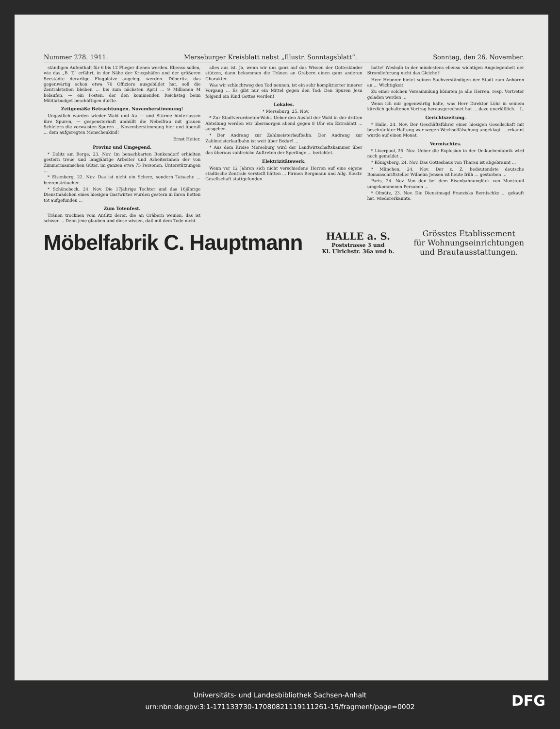Nummer 278. 1911. Merseburger Kreisblatt nebst „Illustr. Sonntagsblatt“. Sonntag, den 26. November.
ständigen Aufenthalt für 6 bis 12 Flieger dienen werden. Ebenso sollen, wie das „B. T.“ erfährt, in der Nähe der Kriegshäfen und der größeren Seestädte derartige Flugplätze angelegt werden. Döberitz, das gegenwärtig schon etwa 70 Offiziere ausgebildet hat, soll die Zentralstation bleiben ... bis zum nächsten April ... 9 Millionen M belaufen, — ein Posten, der den kommenden Reichstag beim Militärbudget beschäftigen dürfte.
Zeitgemäße Betrachtungen. Novemberstimmung!
Ungastlich wurden wieder Wald und Au — und Stürme hinterlassen ihre Spuren, — gespensterhaft umhüllt die Nebelfrau mit grauen Schleiern die verwaisten Spuren ... Novemberstimmung hier und überall ... dem aufgeregten Menschenkind!
Ernst Heiter.
Provinz und Umgegend.
* Delitz am Berge, 23. Nov. Im benachbarten Benkendorf erhielten gestern treue und langjährige Arbeiter und Arbeiterinnen der von Zimmermannschen Güter, im ganzen etwa 75 Personen, Unterstützungen ...
* Eisenberg, 22. Nov. Das ist nicht ein Scherz, sondern Tatsache ... beerensträucher.
* Schönebeck, 24. Nov. Die 17jährige Tochter und das 16jährige Dienstmädchen eines hiesigen Gastwirtes wurden gestern in ihren Betten tot aufgefunden ...
Zum Totenfest.
Tränen trocknen vom Antlitz derer, die an Gräbern weinen, das ist schwer ... Denn jene glauben und diese wissen, daß mit dem Tode nicht
alles aus ist. Ja, wenn wir uns ganz auf das Wissen der Gotteskinder stützen, dann bekommen die Tränen an Gräbern einen ganz anderen Charakter.
Was wir schlechtweg den Tod nennen, ist ein sehr komplizierter innerer Vorgang ... Es gibt nur ein Mittel gegen den Tod: Den Spuren Jesu folgend ein Kind Gottes werden!
Lokales.
* Merseburg, 25. Nov.
* Zur Stadtverordneten-Wahl. Ueber den Ausfall der Wahl in der dritten Abteilung werden wir übermorgen abend gegen 8 Uhr ein Extrablatt ... ausgeben ...
* Der Andrang zur Zahlmeisterlaufbahn. Der Andrang zur Zahlmeisterlaufbahn ist weit über Bedarf ...
* Aus dem Kreise Merseburg wird der Landwirtschaftskammer über das überaus zahlreiche Auftreten der Sperlinge ... berichtet.
Elektrizitätswerk.
Wenn vor 12 Jahren sich nicht verschiedene Herren auf eine eigene städtische Zentrale versteift hätten ... Firmen Bergmann und Allg. Elektr. Gesellschaft stattgefunden
hatte! Weshalb in der mindestens ebenso wichtigen Angelegenheit der Stromlieferung nicht das Gleiche?
Herr Heberer bietet seinen Sachverständigen der Stadt zum Anhören an ... Wichtigkeit.
Zu einer solchen Versammlung könnten ja alle Herren, resp. Vertreter geladen werden ...
Wenn ich mir gegenwärtig halte, was Herr Direktor Löhr in seinem kürzlich gehaltenen Vortrag herausgerechnet hat ... dazu unerläßlich. L.
Gerichtszeitung.
* Halle, 24. Nov. Der Geschäftsführer einer hiesigen Gesellschaft mit beschränkter Haftung war wegen Wechselfälschung angeklagt ... erkannt wurde auf einen Monat.
Vermischtes.
* Liverpool, 25. Nov. Ueber die Explosion in der Oelkuchenfabrik wird noch gemeldet ...
* Königsberg, 24. Nov. Das Gotteshaus von Tharau ist abgebrannt ...
* München, 24. Nov. Der z. Z. bedeutendste deutsche Romanschriftsteller Wilhelm Jensen ist heute früh ... gestorben ...
Paris, 24. Nov. Von den bei dem Eisenbahnunglück von Montreuil umgekommenen Personen ...
* Olmütz, 23. Nov. Die Dienstmagd Franziska Bernischke ... gekauft hat, wiedererkannte.
Möbelfabrik C. Hauptmann
HALLE a. S.
Poststrasse 3 und
Kl. Ulrichstr. 36a und b.
Grösstes Etablissement
für Wohnungseinrichtungen
und Brautausstattungen.
Universitäts- und Landesbibliothek Sachsen-Anhalt
urn:nbn:de:gbv:3:1-171133730-17080821119111261-15/fragment/page=0002
DFG